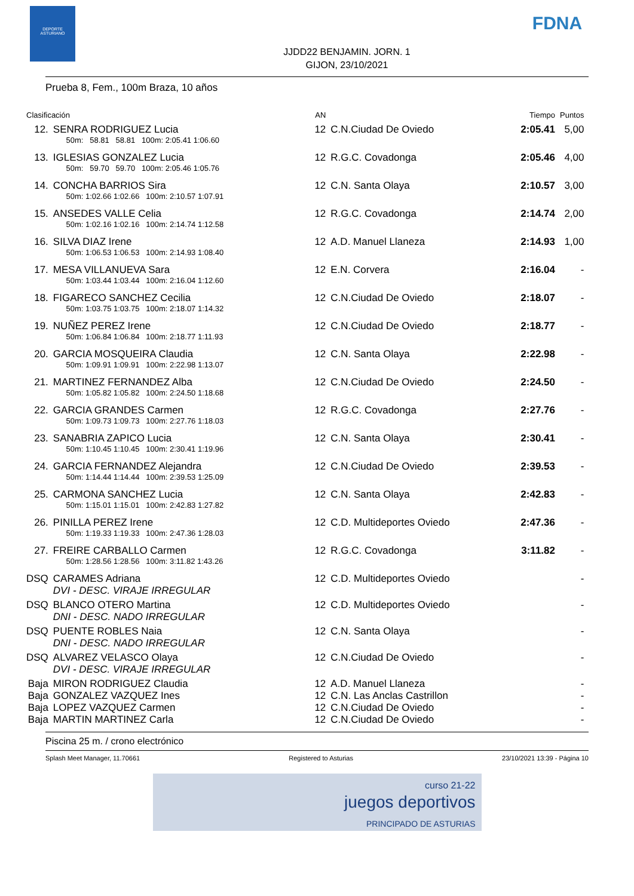DEPORTE
ASTURIANO
FDNA
JJDD22 BENJAMIN. JORN. 1
GIJON, 23/10/2021
Prueba 8, Fem., 100m Braza, 10 años
| Clasificación | | AN | | Tiempo | Puntos |
| --- | --- | --- | --- | --- | --- |
| 12. | SENRA RODRIGUEZ Lucia | 12 | C.N.Ciudad De Oviedo | 2:05.41 | 5,00 |
| | 50m: 58.81 58.81 100m: 2:05.41 1:06.60 | | | | |
| 13. | IGLESIAS GONZALEZ Lucia | 12 | R.G.C. Covadonga | 2:05.46 | 4,00 |
| | 50m: 59.70 59.70 100m: 2:05.46 1:05.76 | | | | |
| 14. | CONCHA BARRIOS Sira | 12 | C.N. Santa Olaya | 2:10.57 | 3,00 |
| | 50m: 1:02.66 1:02.66 100m: 2:10.57 1:07.91 | | | | |
| 15. | ANSEDES VALLE Celia | 12 | R.G.C. Covadonga | 2:14.74 | 2,00 |
| | 50m: 1:02.16 1:02.16 100m: 2:14.74 1:12.58 | | | | |
| 16. | SILVA DIAZ Irene | 12 | A.D. Manuel Llaneza | 2:14.93 | 1,00 |
| | 50m: 1:06.53 1:06.53 100m: 2:14.93 1:08.40 | | | | |
| 17. | MESA VILLANUEVA Sara | 12 | E.N. Corvera | 2:16.04 | - |
| | 50m: 1:03.44 1:03.44 100m: 2:16.04 1:12.60 | | | | |
| 18. | FIGARECO SANCHEZ Cecilia | 12 | C.N.Ciudad De Oviedo | 2:18.07 | - |
| | 50m: 1:03.75 1:03.75 100m: 2:18.07 1:14.32 | | | | |
| 19. | NUÑEZ PEREZ Irene | 12 | C.N.Ciudad De Oviedo | 2:18.77 | - |
| | 50m: 1:06.84 1:06.84 100m: 2:18.77 1:11.93 | | | | |
| 20. | GARCIA MOSQUEIRA Claudia | 12 | C.N. Santa Olaya | 2:22.98 | - |
| | 50m: 1:09.91 1:09.91 100m: 2:22.98 1:13.07 | | | | |
| 21. | MARTINEZ FERNANDEZ Alba | 12 | C.N.Ciudad De Oviedo | 2:24.50 | - |
| | 50m: 1:05.82 1:05.82 100m: 2:24.50 1:18.68 | | | | |
| 22. | GARCIA GRANDES Carmen | 12 | R.G.C. Covadonga | 2:27.76 | - |
| | 50m: 1:09.73 1:09.73 100m: 2:27.76 1:18.03 | | | | |
| 23. | SANABRIA ZAPICO Lucia | 12 | C.N. Santa Olaya | 2:30.41 | - |
| | 50m: 1:10.45 1:10.45 100m: 2:30.41 1:19.96 | | | | |
| 24. | GARCIA FERNANDEZ Alejandra | 12 | C.N.Ciudad De Oviedo | 2:39.53 | - |
| | 50m: 1:14.44 1:14.44 100m: 2:39.53 1:25.09 | | | | |
| 25. | CARMONA SANCHEZ Lucia | 12 | C.N. Santa Olaya | 2:42.83 | - |
| | 50m: 1:15.01 1:15.01 100m: 2:42.83 1:27.82 | | | | |
| 26. | PINILLA PEREZ Irene | 12 | C.D. Multideportes Oviedo | 2:47.36 | - |
| | 50m: 1:19.33 1:19.33 100m: 2:47.36 1:28.03 | | | | |
| 27. | FREIRE CARBALLO Carmen | 12 | R.G.C. Covadonga | 3:11.82 | - |
| | 50m: 1:28.56 1:28.56 100m: 3:11.82 1:43.26 | | | | |
| DSQ | CARAMES Adriana | 12 | C.D. Multideportes Oviedo | | - |
| | DVI - DESC. VIRAJE IRREGULAR | | | | |
| DSQ | BLANCO OTERO Martina | 12 | C.D. Multideportes Oviedo | | - |
| | DNI - DESC. NADO IRREGULAR | | | | |
| DSQ | PUENTE ROBLES Naia | 12 | C.N. Santa Olaya | | - |
| | DNI - DESC. NADO IRREGULAR | | | | |
| DSQ | ALVAREZ VELASCO Olaya | 12 | C.N.Ciudad De Oviedo | | - |
| | DVI - DESC. VIRAJE IRREGULAR | | | | |
| Baja | MIRON RODRIGUEZ Claudia | 12 | A.D. Manuel Llaneza | | - |
| Baja | GONZALEZ VAZQUEZ Ines | 12 | C.N. Las Anclas Castrillon | | - |
| Baja | LOPEZ VAZQUEZ Carmen | 12 | C.N.Ciudad De Oviedo | | - |
| Baja | MARTIN MARTINEZ Carla | 12 | C.N.Ciudad De Oviedo | | - |
Piscina 25 m. / crono electrónico
Splash Meet Manager, 11.70661 Registered to Asturias 23/10/2021 13:39 - Página 10
curso 21-22
juegos deportivos
PRINCIPADO DE ASTURIAS